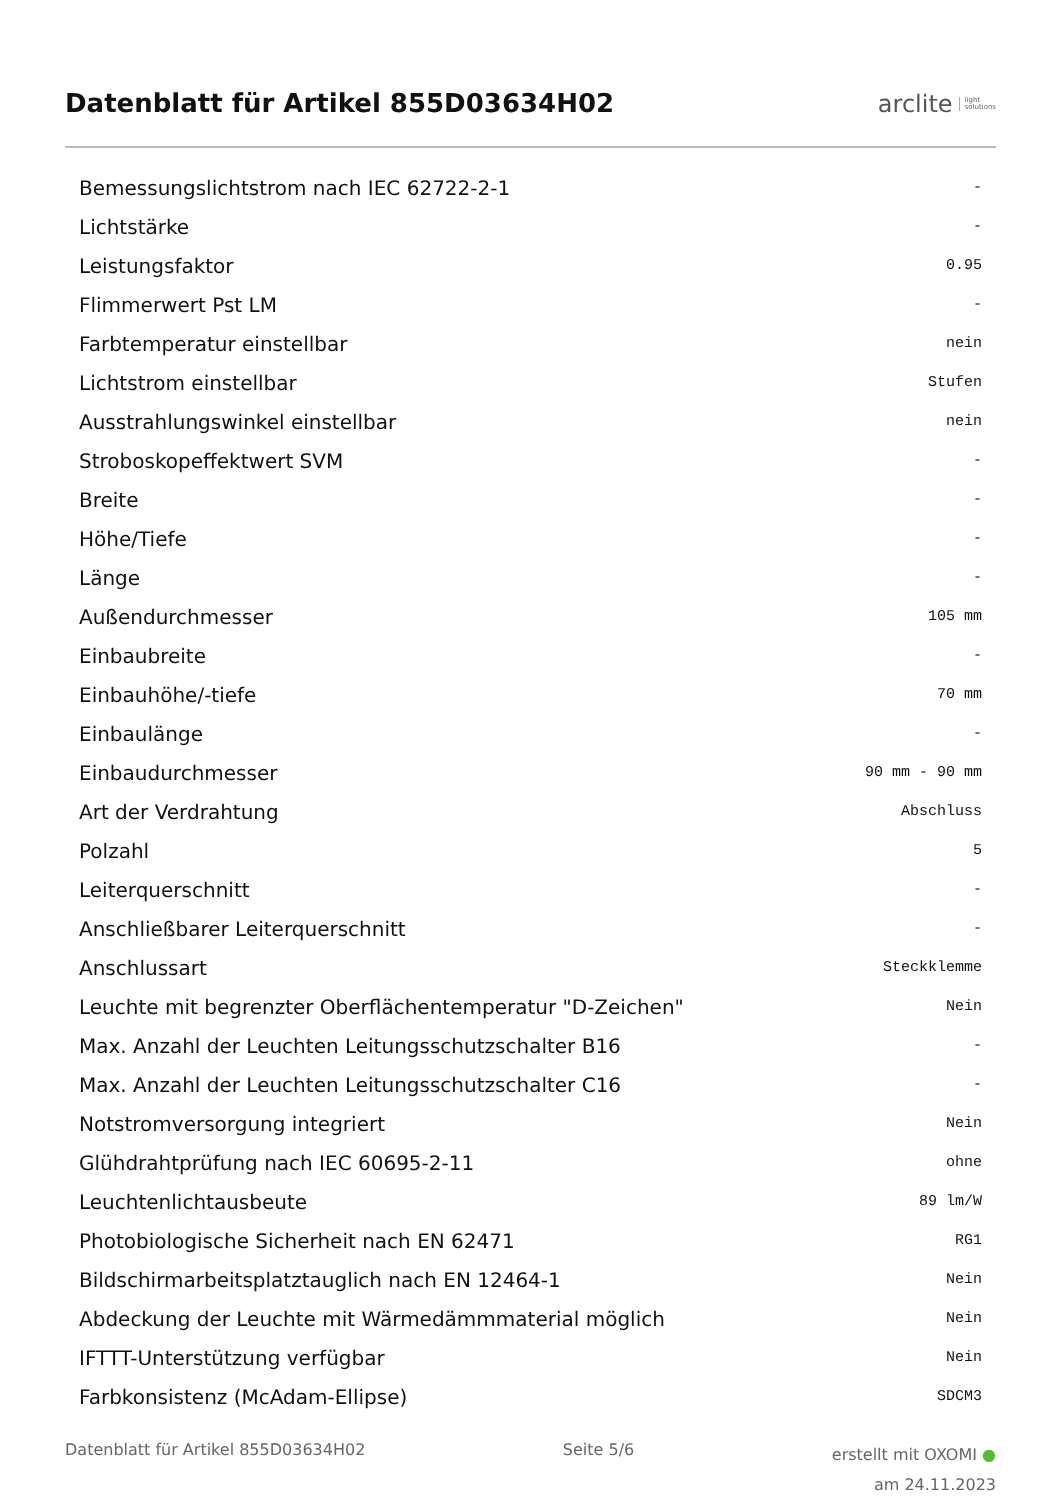Datenblatt für Artikel 855D03634H02
arclite light
solutions
| Bemessungslichtstrom nach IEC 62722-2-1 | - |
| Lichtstärke | - |
| Leistungsfaktor | 0.95 |
| Flimmerwert Pst LM | - |
| Farbtemperatur einstellbar | nein |
| Lichtstrom einstellbar | Stufen |
| Ausstrahlungswinkel einstellbar | nein |
| Stroboskopeffektwert SVM | - |
| Breite | - |
| Höhe/Tiefe | - |
| Länge | - |
| Außendurchmesser | 105 mm |
| Einbaubreite | - |
| Einbauhöhe/-tiefe | 70 mm |
| Einbaulänge | - |
| Einbaudurchmesser | 90 mm - 90 mm |
| Art der Verdrahtung | Abschluss |
| Polzahl | 5 |
| Leiterquerschnitt | - |
| Anschließbarer Leiterquerschnitt | - |
| Anschlussart | Steckklemme |
| Leuchte mit begrenzter Oberflächentemperatur "D-Zeichen" | Nein |
| Max. Anzahl der Leuchten Leitungsschutzschalter B16 | - |
| Max. Anzahl der Leuchten Leitungsschutzschalter C16 | - |
| Notstromversorgung integriert | Nein |
| Glühdrahtprüfung nach IEC 60695-2-11 | ohne |
| Leuchtenlichtausbeute | 89 lm/W |
| Photobiologische Sicherheit nach EN 62471 | RG1 |
| Bildschirmarbeitsplatztauglich nach EN 12464-1 | Nein |
| Abdeckung der Leuchte mit Wärmedämmmaterial möglich | Nein |
| IFTTT-Unterstützung verfügbar | Nein |
| Farbkonsistenz (McAdam-Ellipse) | SDCM3 |
Datenblatt für Artikel 855D03634H02
Seite 5/6
erstellt mit OXOMI ●
am 24.11.2023